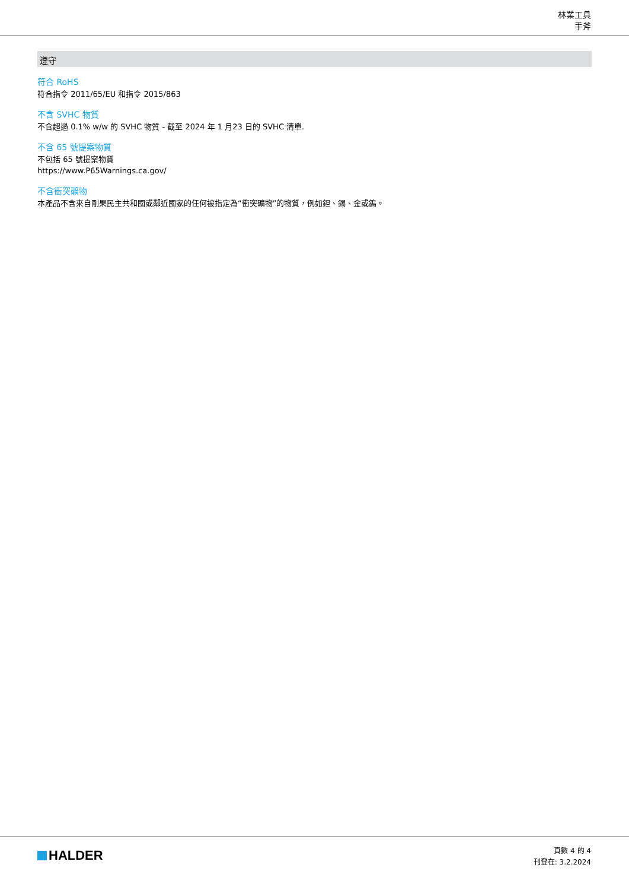林業工具
手斧
遵守
符合 RoHS
符合指令 2011/65/EU 和指令 2015/863
不含 SVHC 物質
不含超過 0.1% w/w 的 SVHC 物質 - 截至 2024 年 1 月23 日的 SVHC 清單.
不含 65 號提案物質
不包括 65 號提案物質
https://www.P65Warnings.ca.gov/
不含衝突礦物
本產品不含來自剛果民主共和國或鄰近國家的任何被指定為“衝突礦物”的物質，例如鉭、錫、金或鎢。
HALDER
頁數 4 的 4
刊登在: 3.2.2024